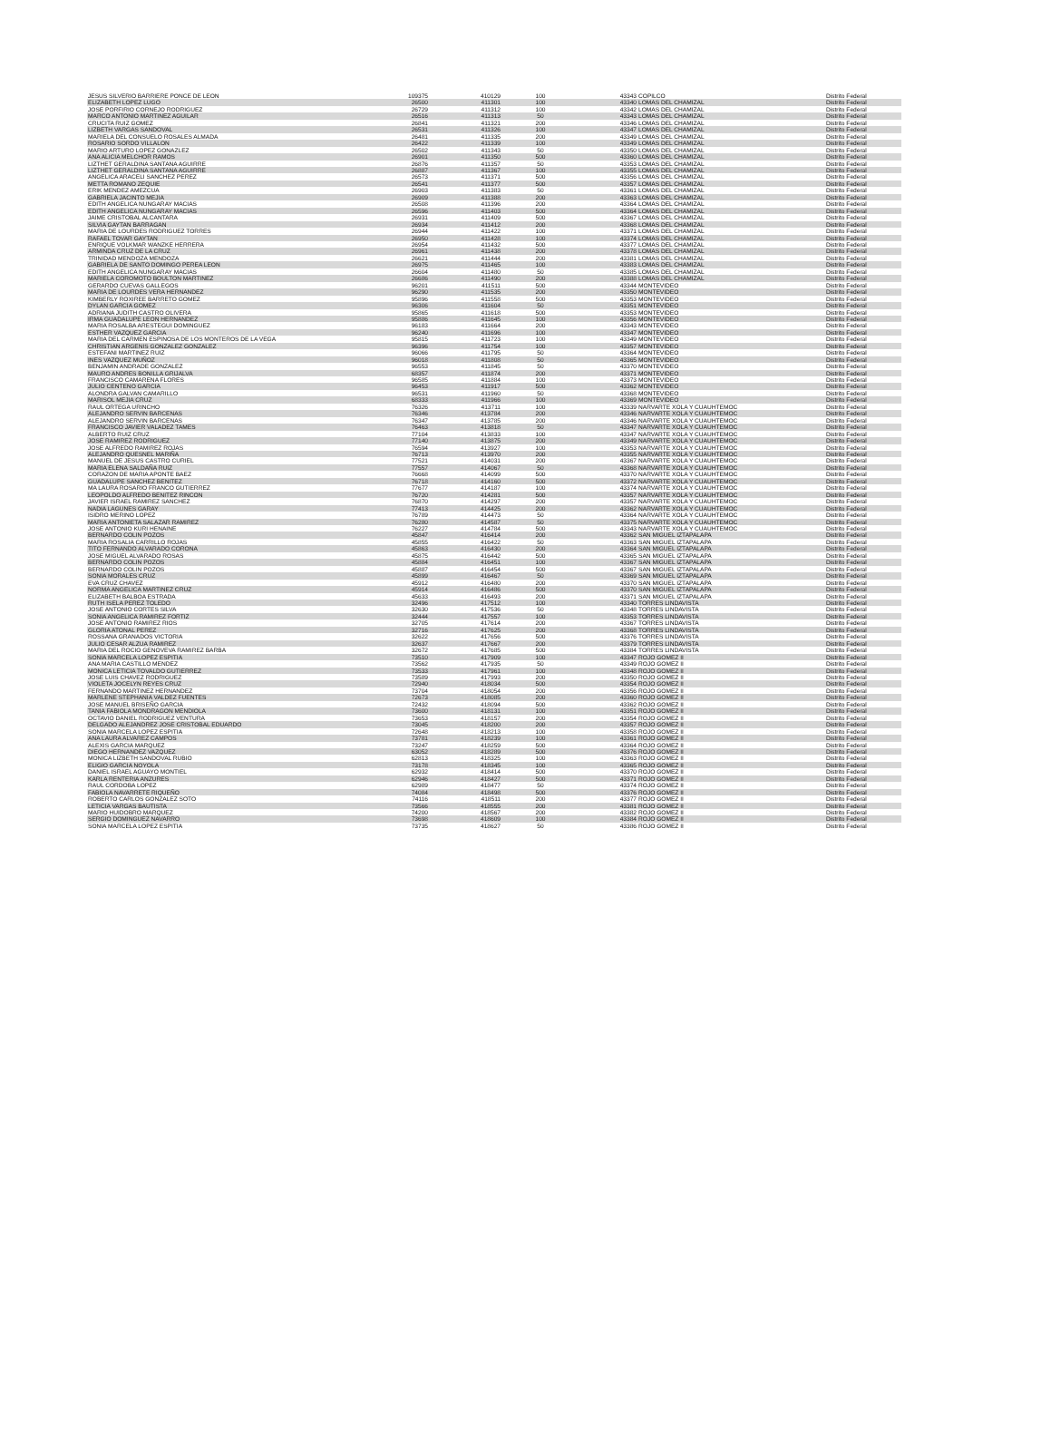| JESUS SILVERIO BARRIERE PONCE DE LEON | 109375 | 410129 | 100 | 43343 | COPILCO | Distrito Federal |
| ELIZABETH LOPEZ LUGO | 26500 | 411301 | 100 | 43340 | LOMAS DEL CHAMIZAL | Distrito Federal |
| JOSE PORFIRIO CORNEJO RODRIGUEZ | 26729 | 411312 | 100 | 43342 | LOMAS DEL CHAMIZAL | Distrito Federal |
| MARCO ANTONIO MARTINEZ AGUILAR | 26516 | 411313 | 50 | 43343 | LOMAS DEL CHAMIZAL | Distrito Federal |
| CRUCITA RUIZ GOMEZ | 26841 | 411321 | 200 | 43346 | LOMAS DEL CHAMIZAL | Distrito Federal |
| LIZBETH VARGAS SANDOVAL | 26531 | 411326 | 100 | 43347 | LOMAS DEL CHAMIZAL | Distrito Federal |
| MARIELA DEL CONSUELO ROSALES ALMADA | 26481 | 411335 | 200 | 43349 | LOMAS DEL CHAMIZAL | Distrito Federal |
| ROSARIO SORDO VILLALON | 26422 | 411339 | 100 | 43349 | LOMAS DEL CHAMIZAL | Distrito Federal |
| MARIO ARTURO LOPEZ GONAZLEZ | 26502 | 411343 | 50 | 43350 | LOMAS DEL CHAMIZAL | Distrito Federal |
| ANA ALICIA MELCHOR RAMOS | 26901 | 411350 | 500 | 43360 | LOMAS DEL CHAMIZAL | Distrito Federal |
| LIZTHET GERALDINA SANTANA AGUIRRE | 26876 | 411357 | 50 | 43353 | LOMAS DEL CHAMIZAL | Distrito Federal |
| LIZTHET GERALDINA SANTANA AGUIRRE | 26887 | 411367 | 100 | 43355 | LOMAS DEL CHAMIZAL | Distrito Federal |
| ANGELICA ARACELI SANCHEZ PEREZ | 26573 | 411371 | 500 | 43356 | LOMAS DEL CHAMIZAL | Distrito Federal |
| METTA ROMANO ZEQUIE | 26541 | 411377 | 500 | 43357 | LOMAS DEL CHAMIZAL | Distrito Federal |
| ERIK MENDEZ AMEZCUA | 26903 | 411383 | 50 | 43361 | LOMAS DEL CHAMIZAL | Distrito Federal |
| GABRIELA JACINTO MEJIA | 26909 | 411388 | 200 | 43363 | LOMAS DEL CHAMIZAL | Distrito Federal |
| EDITH ANGELICA NUNGARAY MACIAS | 26508 | 411396 | 200 | 43364 | LOMAS DEL CHAMIZAL | Distrito Federal |
| EDITH ANGELICA NUNGARAY MACIAS | 26596 | 411403 | 500 | 43364 | LOMAS DEL CHAMIZAL | Distrito Federal |
| JAIME CRISTOBAL ALCANTARA | 26931 | 411409 | 500 | 43367 | LOMAS DEL CHAMIZAL | Distrito Federal |
| SILVIA GAYTAN BARRAGAN | 26934 | 411412 | 200 | 43368 | LOMAS DEL CHAMIZAL | Distrito Federal |
| MARIA DE LOURDES RODRIGUEZ TORRES | 26944 | 411422 | 100 | 43371 | LOMAS DEL CHAMIZAL | Distrito Federal |
| RAFAEL TOVAR GAYTAN | 26950 | 411428 | 100 | 43374 | LOMAS DEL CHAMIZAL | Distrito Federal |
| ENRIQUE VOLKMAR WANZKE HERRERA | 26954 | 411432 | 500 | 43377 | LOMAS DEL CHAMIZAL | Distrito Federal |
| ARMINDA CRUZ DE LA CRUZ | 26961 | 411438 | 200 | 43378 | LOMAS DEL CHAMIZAL | Distrito Federal |
| TRINIDAD MENDOZA MENDOZA | 26621 | 411444 | 200 | 43381 | LOMAS DEL CHAMIZAL | Distrito Federal |
| GABRIELA DE SANTO DOMINGO PEREA LEON | 26975 | 411465 | 100 | 43383 | LOMAS DEL CHAMIZAL | Distrito Federal |
| EDITH ANGELICA NUNGARAY MACIAS | 26604 | 411480 | 50 | 43385 | LOMAS DEL CHAMIZAL | Distrito Federal |
| MARIELA COROMOTO BOULTON MARTINEZ | 26686 | 411490 | 200 | 43388 | LOMAS DEL CHAMIZAL | Distrito Federal |
| GERARDO CUEVAS GALLEGOS | 96201 | 411511 | 500 | 43344 | MONTEVIDEO | Distrito Federal |
| MARIA DE LOURDES VERA HERNANDEZ | 96290 | 411535 | 200 | 43350 | MONTEVIDEO | Distrito Federal |
| KIMBERLY ROXIREE BARRETO GOMEZ | 95896 | 411558 | 500 | 43353 | MONTEVIDEO | Distrito Federal |
| DYLAN GARCIA GOMEZ | 96306 | 411604 | 50 | 43351 | MONTEVIDEO | Distrito Federal |
| ADRIANA JUDITH CASTRO OLIVERA | 95865 | 411618 | 500 | 43353 | MONTEVIDEO | Distrito Federal |
| IRMA GUADALUPE LEON HERNANDEZ | 95886 | 411645 | 100 | 43356 | MONTEVIDEO | Distrito Federal |
| MARIA ROSALBA ARESTEGUI DOMINGUEZ | 96183 | 411664 | 200 | 43343 | MONTEVIDEO | Distrito Federal |
| ESTHER VAZQUEZ GARCIA | 96240 | 411696 | 100 | 43347 | MONTEVIDEO | Distrito Federal |
| MARIA DEL CARMEN ESPINOSA DE LOS MONTEROS DE LA VEGA | 95815 | 411723 | 100 | 43349 | MONTEVIDEO | Distrito Federal |
| CHRISTIAN ARGENIS GONZALEZ GONZALEZ | 96396 | 411754 | 100 | 43357 | MONTEVIDEO | Distrito Federal |
| ESTEFANI MARTINEZ RUIZ | 96066 | 411795 | 50 | 43364 | MONTEVIDEO | Distrito Federal |
| INES VAZQUEZ MUÑOZ | 96018 | 411808 | 50 | 43365 | MONTEVIDEO | Distrito Federal |
| BENJAMIN ANDRADE GONZALEZ | 96553 | 411845 | 50 | 43370 | MONTEVIDEO | Distrito Federal |
| MAURO ANDRES BONILLA GRIJALVA | 68357 | 411874 | 200 | 43371 | MONTEVIDEO | Distrito Federal |
| FRANCISCO CAMARENA FLORES | 96585 | 411884 | 100 | 43373 | MONTEVIDEO | Distrito Federal |
| JULIO CENTENO GARCIA | 96453 | 411917 | 500 | 43362 | MONTEVIDEO | Distrito Federal |
| ALONDRA GALVAN CAMARILLO | 96531 | 411960 | 50 | 43368 | MONTEVIDEO | Distrito Federal |
| MARISOL MEJIA CRUZ | 68333 | 411966 | 100 | 43369 | MONTEVIDEO | Distrito Federal |
| RAUL ORTEGA URINCHO | 76326 | 413711 | 100 | 43339 | NARVARTE XOLA Y CUAUHTEMOC | Distrito Federal |
| ALEJANDRO SERVIN BARCENAS | 76346 | 413784 | 200 | 43346 | NARVARTE XOLA Y CUAUHTEMOC | Distrito Federal |
| ALEJANDRO SERVIN BARCENAS | 76347 | 413785 | 200 | 43346 | NARVARTE XOLA Y CUAUHTEMOC | Distrito Federal |
| FRANCISCO JAVIER VALADEZ TAMES | 76463 | 413818 | 50 | 43347 | NARVARTE XOLA Y CUAUHTEMOC | Distrito Federal |
| ALBERTO RUIZ CRUZ | 77104 | 413833 | 100 | 43347 | NARVARTE XOLA Y CUAUHTEMOC | Distrito Federal |
| JOSE RAMIREZ RODRIGUEZ | 77140 | 413875 | 200 | 43349 | NARVARTE XOLA Y CUAUHTEMOC | Distrito Federal |
| JOSE ALFREDO RAMIREZ ROJAS | 76594 | 413927 | 100 | 43353 | NARVARTE XOLA Y CUAUHTEMOC | Distrito Federal |
| ALEJANDRO QUESNEL MARIÑA | 76713 | 413970 | 200 | 43355 | NARVARTE XOLA Y CUAUHTEMOC | Distrito Federal |
| MANUEL DE JESUS CASTRO CURIEL | 77521 | 414031 | 200 | 43367 | NARVARTE XOLA Y CUAUHTEMOC | Distrito Federal |
| MARIA ELENA SALDAÑA RUIZ | 77557 | 414067 | 50 | 43368 | NARVARTE XOLA Y CUAUHTEMOC | Distrito Federal |
| CORAZON DE MARIA APONTE BAEZ | 76668 | 414099 | 500 | 43370 | NARVARTE XOLA Y CUAUHTEMOC | Distrito Federal |
| GUADALUPE SANCHEZ BENITEZ | 76718 | 414160 | 500 | 43372 | NARVARTE XOLA Y CUAUHTEMOC | Distrito Federal |
| MA LAURA ROSARIO FRANCO GUTIERREZ | 77677 | 414187 | 100 | 43374 | NARVARTE XOLA Y CUAUHTEMOC | Distrito Federal |
| LEOPOLDO ALFREDO BENITEZ RINCON | 76720 | 414281 | 500 | 43357 | NARVARTE XOLA Y CUAUHTEMOC | Distrito Federal |
| JAVIER ISRAEL RAMIREZ SANCHEZ | 76870 | 414297 | 200 | 43357 | NARVARTE XOLA Y CUAUHTEMOC | Distrito Federal |
| NADIA LAGUNES GARAY | 77413 | 414425 | 200 | 43362 | NARVARTE XOLA Y CUAUHTEMOC | Distrito Federal |
| ISIDRO MERINO LOPEZ | 76789 | 414473 | 50 | 43364 | NARVARTE XOLA Y CUAUHTEMOC | Distrito Federal |
| MARIA ANTONIETA SALAZAR RAMIREZ | 76280 | 414587 | 50 | 43375 | NARVARTE XOLA Y CUAUHTEMOC | Distrito Federal |
| JOSE ANTONIO KURI HENAINE | 76227 | 414784 | 500 | 43343 | NARVARTE XOLA Y CUAUHTEMOC | Distrito Federal |
| BERNARDO COLIN POZOS | 45847 | 416414 | 200 | 43362 | SAN MIGUEL IZTAPALAPA | Distrito Federal |
| MARIA ROSALIA CARRILLO ROJAS | 45855 | 416422 | 50 | 43363 | SAN MIGUEL IZTAPALAPA | Distrito Federal |
| TITO FERNANDO ALVARADO CORONA | 45863 | 416430 | 200 | 43364 | SAN MIGUEL IZTAPALAPA | Distrito Federal |
| JOSE MIGUEL ALVARADO ROSAS | 45875 | 416442 | 500 | 43365 | SAN MIGUEL IZTAPALAPA | Distrito Federal |
| BERNARDO COLIN POZOS | 45884 | 416451 | 100 | 43367 | SAN MIGUEL IZTAPALAPA | Distrito Federal |
| BERNARDO COLIN POZOS | 45887 | 416454 | 500 | 43367 | SAN MIGUEL IZTAPALAPA | Distrito Federal |
| SONIA MORALES CRUZ | 45899 | 416467 | 50 | 43369 | SAN MIGUEL IZTAPALAPA | Distrito Federal |
| EVA CRUZ CHAVEZ | 45912 | 416480 | 200 | 43370 | SAN MIGUEL IZTAPALAPA | Distrito Federal |
| NORMA ANGELICA MARTINEZ CRUZ | 45914 | 416486 | 500 | 43370 | SAN MIGUEL IZTAPALAPA | Distrito Federal |
| ELIZABETH BALBOA ESTRADA | 45633 | 416493 | 200 | 43371 | SAN MIGUEL IZTAPALAPA | Distrito Federal |
| RUTH ISELA PEREZ TOLEDO | 32496 | 417512 | 100 | 43340 | TORRES LINDAVISTA | Distrito Federal |
| JOSE ANTONIO CORTES SILVA | 32630 | 417536 | 50 | 43348 | TORRES LINDAVISTA | Distrito Federal |
| SONIA ANGELICA RAMIREZ FORTIZ | 32444 | 417557 | 100 | 43353 | TORRES LINDAVISTA | Distrito Federal |
| JOSE ANTONIO RAMIREZ RIOS | 32705 | 417614 | 200 | 43367 | TORRES LINDAVISTA | Distrito Federal |
| GLORIA ATONAL PEREZ | 32716 | 417625 | 200 | 43368 | TORRES LINDAVISTA | Distrito Federal |
| ROSSANA GRANADOS VICTORIA | 32622 | 417656 | 500 | 43376 | TORRES LINDAVISTA | Distrito Federal |
| JULIO CESAR ALZUA RAMIREZ | 32637 | 417667 | 200 | 43379 | TORRES LINDAVISTA | Distrito Federal |
| MARIA DEL ROCIO GENOVEVA RAMIREZ BARBA | 32672 | 417685 | 500 | 43384 | TORRES LINDAVISTA | Distrito Federal |
| SONIA MARCELA LOPEZ ESPITIA | 73510 | 417909 | 100 | 43347 | ROJO GOMEZ II | Distrito Federal |
| ANA MARIA CASTILLO MENDEZ | 73562 | 417935 | 50 | 43349 | ROJO GOMEZ II | Distrito Federal |
| MONICA LETICIA TOVALDO GUTIERREZ | 73533 | 417961 | 100 | 43348 | ROJO GOMEZ II | Distrito Federal |
| JOSE LUIS CHAVEZ RODRIGUEZ | 73589 | 417993 | 200 | 43350 | ROJO GOMEZ II | Distrito Federal |
| VIOLETA JOCELYN REYES CRUZ | 72940 | 418034 | 500 | 43354 | ROJO GOMEZ II | Distrito Federal |
| FERNANDO MARTINEZ HERNANDEZ | 73704 | 418054 | 200 | 43356 | ROJO GOMEZ II | Distrito Federal |
| MARLENE STEPHANIA VALDEZ FUENTES | 72673 | 418085 | 200 | 43360 | ROJO GOMEZ II | Distrito Federal |
| JOSE MANUEL BRISEÑO GARCIA | 72432 | 418094 | 500 | 43362 | ROJO GOMEZ II | Distrito Federal |
| TANIA FABIOLA MONDRAGON MENDIOLA | 73600 | 418131 | 100 | 43351 | ROJO GOMEZ II | Distrito Federal |
| OCTAVIO DANIEL RODRIGUEZ VENTURA | 73653 | 418157 | 200 | 43354 | ROJO GOMEZ II | Distrito Federal |
| DELGADO ALEJANDREZ JOSE CRISTOBAL EDUARDO | 73045 | 418200 | 200 | 43357 | ROJO GOMEZ II | Distrito Federal |
| SONIA MARCELA LOPEZ ESPITIA | 72648 | 418213 | 100 | 43358 | ROJO GOMEZ II | Distrito Federal |
| ANA LAURA ALVAREZ CAMPOS | 73781 | 418239 | 100 | 43361 | ROJO GOMEZ II | Distrito Federal |
| ALEXIS GARCIA MARQUEZ | 73247 | 418259 | 500 | 43364 | ROJO GOMEZ II | Distrito Federal |
| DIEGO HERNANDEZ VAZQUEZ | 63052 | 418289 | 500 | 43376 | ROJO GOMEZ II | Distrito Federal |
| MONICA LIZBETH SANDOVAL RUBIO | 62813 | 418325 | 100 | 43363 | ROJO GOMEZ II | Distrito Federal |
| ELIGIO GARCIA NOYOLA | 73178 | 418345 | 100 | 43365 | ROJO GOMEZ II | Distrito Federal |
| DANIEL ISRAEL AGUAYO MONTIEL | 62932 | 418414 | 500 | 43370 | ROJO GOMEZ II | Distrito Federal |
| KARLA RENTERIA ANZURES | 62946 | 418427 | 500 | 43371 | ROJO GOMEZ II | Distrito Federal |
| RAUL CORDOBA LOPEZ | 62989 | 418477 | 50 | 43374 | ROJO GOMEZ II | Distrito Federal |
| FABIOLA NAVARRETE RIQUEÑO | 74084 | 418498 | 500 | 43376 | ROJO GOMEZ II | Distrito Federal |
| ROBERTO CARLOS GONZALEZ SOTO | 74116 | 418511 | 200 | 43377 | ROJO GOMEZ II | Distrito Federal |
| LETICIA VARGAS BAUTISTA | 73566 | 418555 | 200 | 43381 | ROJO GOMEZ II | Distrito Federal |
| MARIO HUIDOBRO MARQUEZ | 74200 | 418567 | 200 | 43382 | ROJO GOMEZ II | Distrito Federal |
| SERGIO DOMINGUEZ NAVARRO | 73698 | 418609 | 100 | 43384 | ROJO GOMEZ II | Distrito Federal |
| SONIA MARCELA LOPEZ ESPITIA | 73735 | 418627 | 50 | 43386 | ROJO GOMEZ II | Distrito Federal |